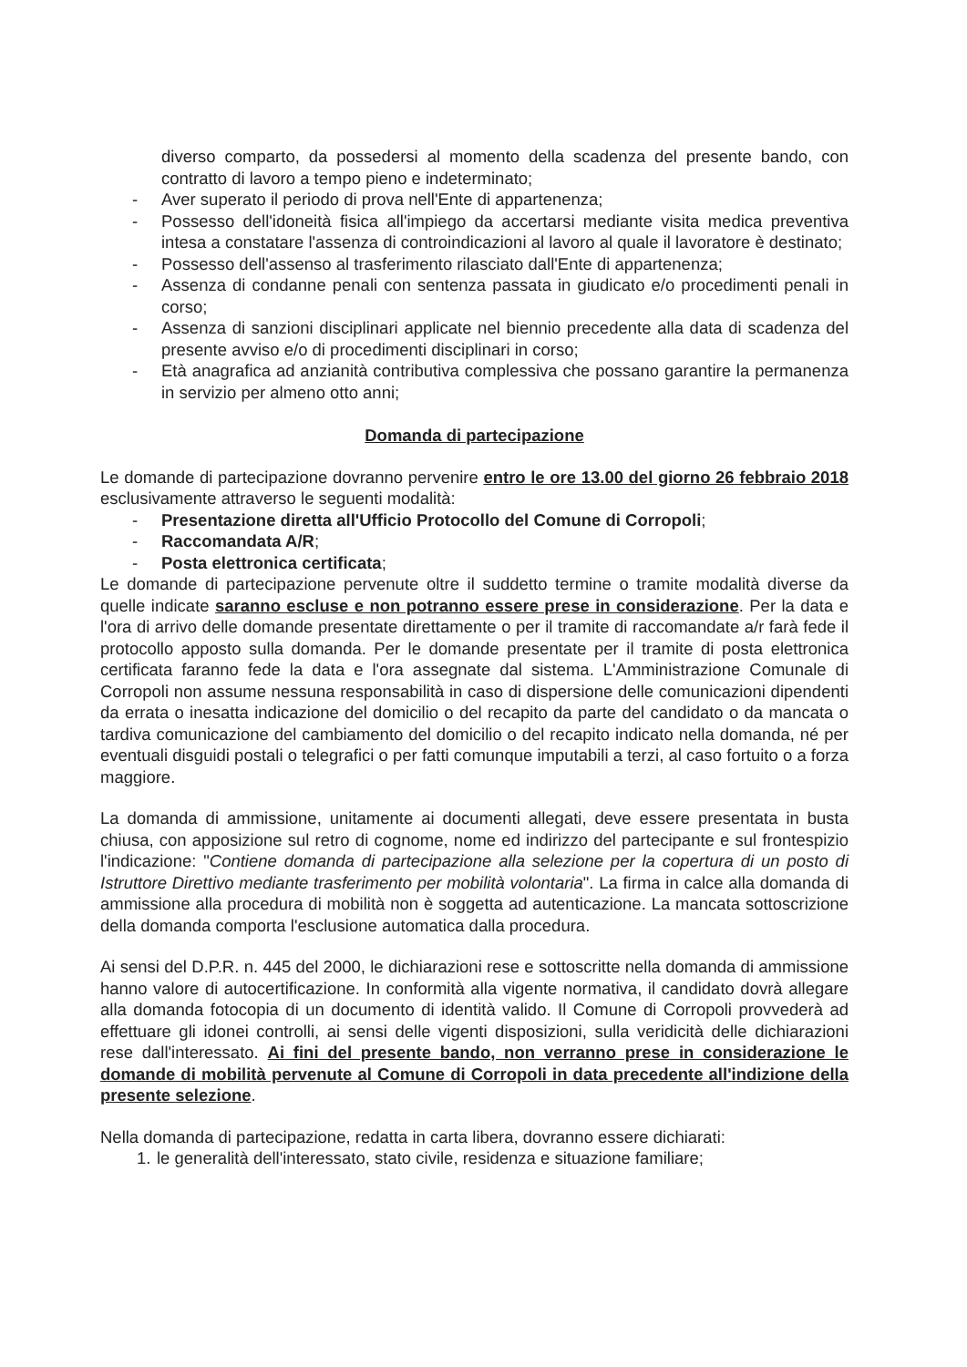diverso comparto, da possedersi al momento della scadenza del presente bando, con contratto di lavoro a tempo pieno e indeterminato;
- Aver superato il periodo di prova nell'Ente di appartenenza;
- Possesso dell'idoneità fisica all'impiego da accertarsi mediante visita medica preventiva intesa a constatare l'assenza di controindicazioni al lavoro al quale il lavoratore è destinato;
- Possesso dell'assenso al trasferimento rilasciato dall'Ente di appartenenza;
- Assenza di condanne penali con sentenza passata in giudicato e/o procedimenti penali in corso;
- Assenza di sanzioni disciplinari applicate nel biennio precedente alla data di scadenza del presente avviso e/o di procedimenti disciplinari in corso;
- Età anagrafica ad anzianità contributiva complessiva che possano garantire la permanenza in servizio per almeno otto anni;
Domanda di partecipazione
Le domande di partecipazione dovranno pervenire entro le ore 13.00 del giorno 26 febbraio 2018 esclusivamente attraverso le seguenti modalità:
- Presentazione diretta all'Ufficio Protocollo del Comune di Corropoli;
- Raccomandata A/R;
- Posta elettronica certificata;
Le domande di partecipazione pervenute oltre il suddetto termine o tramite modalità diverse da quelle indicate saranno escluse e non potranno essere prese in considerazione. Per la data e l'ora di arrivo delle domande presentate direttamente o per il tramite di raccomandate a/r farà fede il protocollo apposto sulla domanda. Per le domande presentate per il tramite di posta elettronica certificata faranno fede la data e l'ora assegnate dal sistema. L'Amministrazione Comunale di Corropoli non assume nessuna responsabilità in caso di dispersione delle comunicazioni dipendenti da errata o inesatta indicazione del domicilio o del recapito da parte del candidato o da mancata o tardiva comunicazione del cambiamento del domicilio o del recapito indicato nella domanda, né per eventuali disguidi postali o telegrafici o per fatti comunque imputabili a terzi, al caso fortuito o a forza maggiore.
La domanda di ammissione, unitamente ai documenti allegati, deve essere presentata in busta chiusa, con apposizione sul retro di cognome, nome ed indirizzo del partecipante e sul frontespizio l'indicazione: "Contiene domanda di partecipazione alla selezione per la copertura di un posto di Istruttore Direttivo mediante trasferimento per mobilità volontaria". La firma in calce alla domanda di ammissione alla procedura di mobilità non è soggetta ad autenticazione. La mancata sottoscrizione della domanda comporta l'esclusione automatica dalla procedura.
Ai sensi del D.P.R. n. 445 del 2000, le dichiarazioni rese e sottoscritte nella domanda di ammissione hanno valore di autocertificazione. In conformità alla vigente normativa, il candidato dovrà allegare alla domanda fotocopia di un documento di identità valido. Il Comune di Corropoli provvederà ad effettuare gli idonei controlli, ai sensi delle vigenti disposizioni, sulla veridicità delle dichiarazioni rese dall'interessato. Ai fini del presente bando, non verranno prese in considerazione le domande di mobilità pervenute al Comune di Corropoli in data precedente all'indizione della presente selezione.
Nella domanda di partecipazione, redatta in carta libera, dovranno essere dichiarati:
1.
le generalità dell'interessato, stato civile, residenza e situazione familiare;